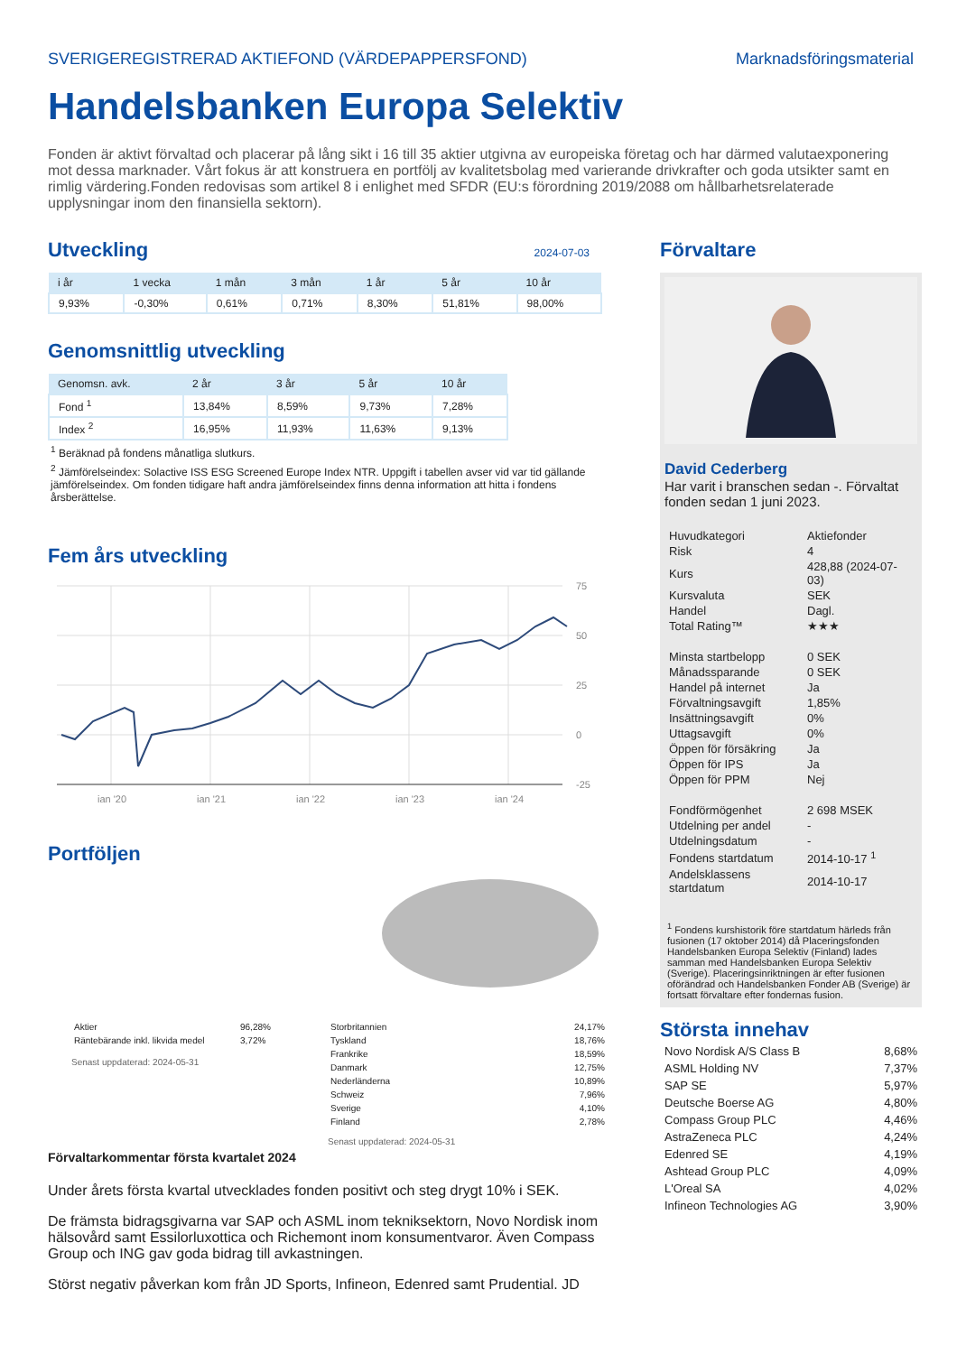SVERIGEREGISTRERAD AKTIEFOND (VÄRDEPAPPERSFOND) Marknadsföringsmaterial
Handelsbanken Europa Selektiv
Fonden är aktivt förvaltad och placerar på lång sikt i 16 till 35 aktier utgivna av europeiska företag och har därmed valutaexponering mot dessa marknader. Vårt fokus är att konstruera en portfölj av kvalitetsbolag med varierande drivkrafter och goda utsikter samt en rimlig värdering.Fonden redovisas som artikel 8 i enlighet med SFDR (EU:s förordning 2019/2088 om hållbarhetsrelaterade upplysningar inom den finansiella sektorn).
Utveckling
2024-07-03
| i år | 1 vecka | 1 mån | 3 mån | 1 år | 5 år | 10 år |
| --- | --- | --- | --- | --- | --- | --- |
| 9,93% | -0,30% | 0,61% | 0,71% | 8,30% | 51,81% | 98,00% |
Genomsnittlig utveckling
| Genomsn. avk. | 2 år | 3 år | 5 år | 10 år |
| --- | --- | --- | --- | --- |
| Fond <sup>1</sup> | 13,84% | 8,59% | 9,73% | 7,28% |
| Index <sup>2</sup> | 16,95% | 11,93% | 11,63% | 9,13% |
<sup>1</sup> Beräknad på fondens månatliga slutkurs.
<sup>2</sup> Jämförelseindex: Solactive ISS ESG Screened Europe Index NTR. Uppgift i tabellen avser vid var tid gällande jämförelseindex. Om fonden tidigare haft andra jämförelseindex finns denna information att hitta i fondens årsberättelse.
Fem års utveckling
75
50
25
0
-25
jan '20
jan '21
jan '22
jan '23
jan '24
Portföljen
| Aktier | 96,28% |
| Räntebärande inkl. likvida medel | 3,72% |
Senast uppdaterad: 2024-05-31
| Storbritannien | 24,17% |
| Tyskland | 18,76% |
| Frankrike | 18,59% |
| Danmark | 12,75% |
| Nederländerna | 10,89% |
| Schweiz | 7,96% |
| Sverige | 4,10% |
| Finland | 2,78% |
Senast uppdaterad: 2024-05-31
Förvaltarkommentar första kvartalet 2024
Under årets första kvartal utvecklades fonden positivt och steg drygt 10% i SEK.
De främsta bidragsgivarna var SAP och ASML inom tekniksektorn, Novo Nordisk inom hälsovård samt Essilorluxottica och Richemont inom konsumentvaror. Även Compass Group och ING gav goda bidrag till avkastningen.
Störst negativ påverkan kom från JD Sports, Infineon, Edenred samt Prudential. JD
Förvaltare
David Cederberg
Har varit i branschen sedan -. Förvaltat fonden sedan 1 juni 2023.
| Huvudkategori | Aktiefonder |
| Risk | 4 |
| Kurs | 428,88 (2024-07-03) |
| Kursvaluta | SEK |
| Handel | Dagl. |
| Total Rating™ | ★★★ |
| Minsta startbelopp | 0 SEK |
| Månadssparande | 0 SEK |
| Handel på internet | Ja |
| Förvaltningsavgift | 1,85% |
| Insättningsavgift | 0% |
| Uttagsavgift | 0% |
| Öppen för försäkring | Ja |
| Öppen för IPS | Ja |
| Öppen för PPM | Nej |
| Fondförmögenhet | 2 698 MSEK |
| Utdelning per andel | - |
| Utdelningsdatum | - |
| Fondens startdatum | 2014-10-17 <sup>1</sup> |
| Andelsklassens startdatum | 2014-10-17 |
<sup>1</sup> Fondens kurshistorik före startdatum härleds från fusionen (17 oktober 2014) då Placeringsfonden Handelsbanken Europa Selektiv (Finland) lades samman med Handelsbanken Europa Selektiv (Sverige). Placeringsinriktningen är efter fusionen oförändrad och Handelsbanken Fonder AB (Sverige) är fortsatt förvaltare efter fondernas fusion.
Största innehav
| Novo Nordisk A/S Class B | 8,68% |
| ASML Holding NV | 7,37% |
| SAP SE | 5,97% |
| Deutsche Boerse AG | 4,80% |
| Compass Group PLC | 4,46% |
| AstraZeneca PLC | 4,24% |
| Edenred SE | 4,19% |
| Ashtead Group PLC | 4,09% |
| L'Oreal SA | 4,02% |
| Infineon Technologies AG | 3,90% |